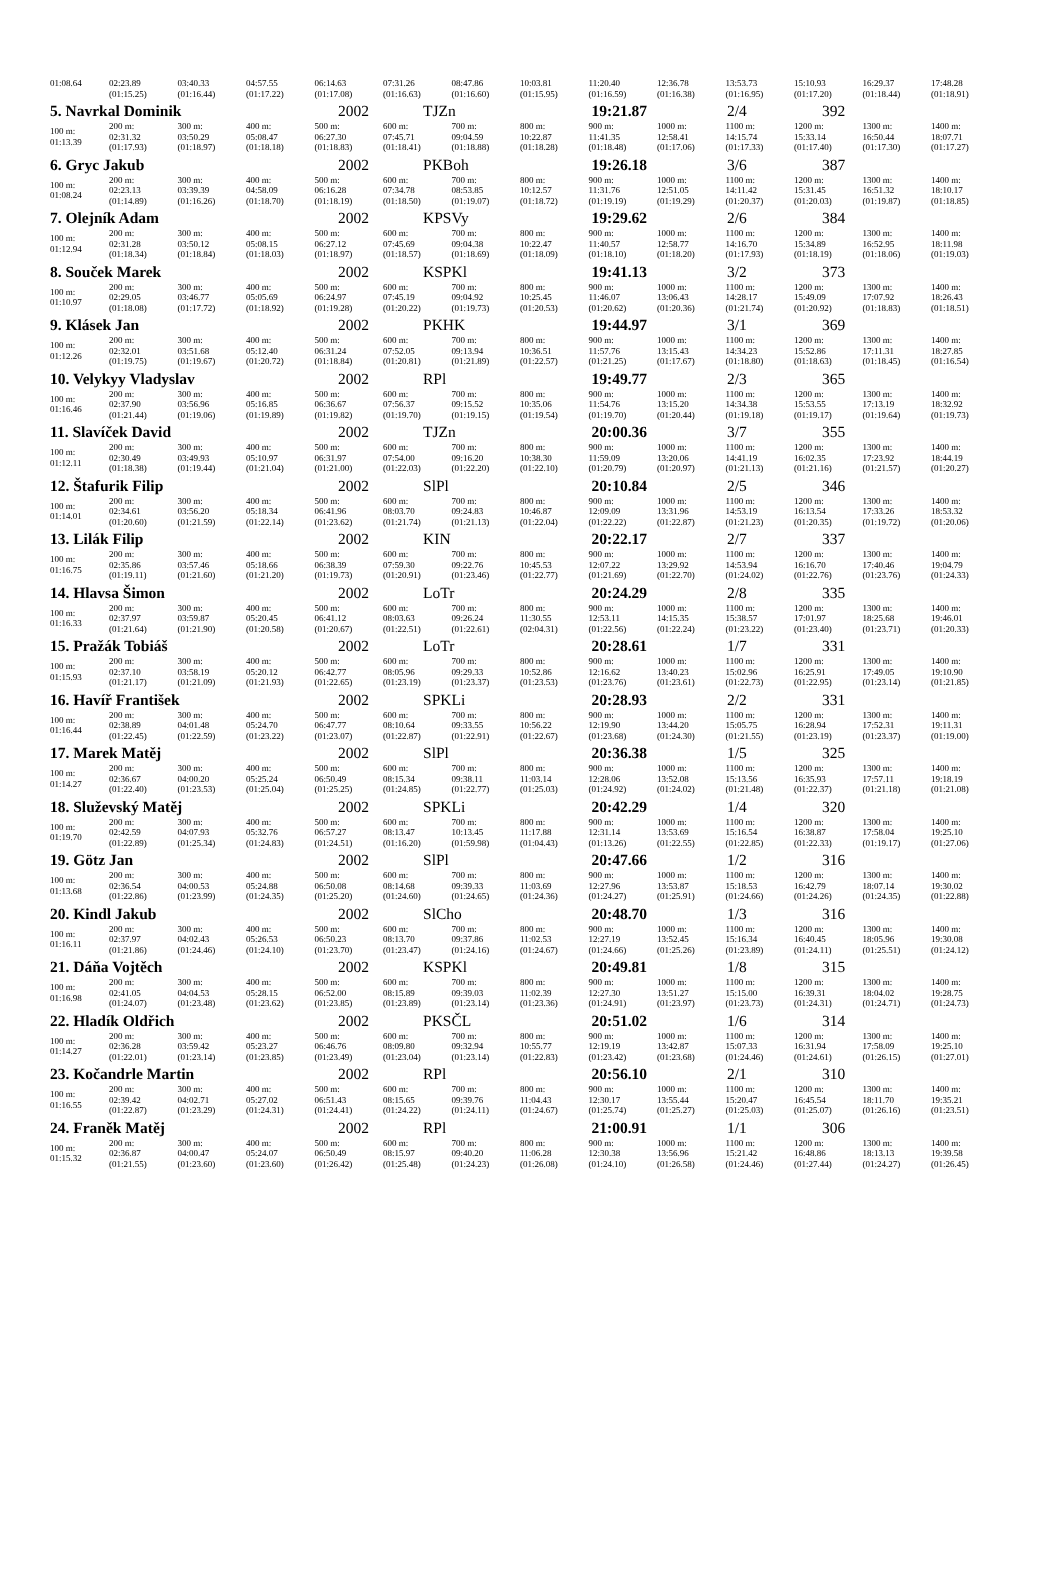| 01:08.64 | 02:23.89 (01:15.25) | 03:40.33 (01:16.44) | 04:57.55 (01:17.22) | 06:14.63 (01:17.08) | 07:31.26 (01:16.63) | 08:47.86 (01:16.60) | 10:03.81 (01:15.95) | 11:20.40 (01:16.59) | 12:36.78 (01:16.38) | 13:53.73 (01:16.95) | 15:10.93 (01:17.20) | 16:29.37 (01:18.44) | 17:48.28 (01:18.91) |
| 5. Navrkal Dominik | | | | 2002 | TJZn | | 19:21.87 | | 2/4 | | 392 | | |
| 100 m: 01:13.39 | 200 m: 02:31.32 (01:17.93) | 300 m: 03:50.29 (01:18.97) | 400 m: 05:08.47 (01:18.18) | 500 m: 06:27.30 (01:18.83) | 600 m: 07:45.71 (01:18.41) | 700 m: 09:04.59 (01:18.88) | 800 m: 10:22.87 (01:18.28) | 900 m: 11:41.35 (01:18.48) | 1000 m: 12:58.41 (01:17.06) | 1100 m: 14:15.74 (01:17.33) | 1200 m: 15:33.14 (01:17.40) | 1300 m: 16:50.44 (01:17.30) | 1400 m: 18:07.71 (01:17.27) |
| 6. Gryc Jakub | | | | 2002 | PKBoh | | 19:26.18 | | 3/6 | | 387 | | |
| 100 m: 01:08.24 | 200 m: 02:23.13 (01:14.89) | 300 m: 03:39.39 (01:16.26) | 400 m: 04:58.09 (01:18.70) | 500 m: 06:16.28 (01:18.19) | 600 m: 07:34.78 (01:18.50) | 700 m: 08:53.85 (01:19.07) | 800 m: 10:12.57 (01:18.72) | 900 m: 11:31.76 (01:19.19) | 1000 m: 12:51.05 (01:19.29) | 1100 m: 14:11.42 (01:20.37) | 1200 m: 15:31.45 (01:20.03) | 1300 m: 16:51.32 (01:19.87) | 1400 m: 18:10.17 (01:18.85) |
| 7. Olejník Adam | | | | 2002 | KPSVy | | 19:29.62 | | 2/6 | | 384 | | |
| 100 m: 01:12.94 | 200 m: 02:31.28 (01:18.34) | 300 m: 03:50.12 (01:18.84) | 400 m: 05:08.15 (01:18.03) | 500 m: 06:27.12 (01:18.97) | 600 m: 07:45.69 (01:18.57) | 700 m: 09:04.38 (01:18.69) | 800 m: 10:22.47 (01:18.09) | 900 m: 11:40.57 (01:18.10) | 1000 m: 12:58.77 (01:18.20) | 1100 m: 14:16.70 (01:17.93) | 1200 m: 15:34.89 (01:18.19) | 1300 m: 16:52.95 (01:18.06) | 1400 m: 18:11.98 (01:19.03) |
| 8. Souček Marek | | | | 2002 | KSPKl | | 19:41.13 | | 3/2 | | 373 | | |
| 100 m: 01:10.97 | 200 m: 02:29.05 (01:18.08) | 300 m: 03:46.77 (01:17.72) | 400 m: 05:05.69 (01:18.92) | 500 m: 06:24.97 (01:19.28) | 600 m: 07:45.19 (01:20.22) | 700 m: 09:04.92 (01:19.73) | 800 m: 10:25.45 (01:20.53) | 900 m: 11:46.07 (01:20.62) | 1000 m: 13:06.43 (01:20.36) | 1100 m: 14:28.17 (01:21.74) | 1200 m: 15:49.09 (01:20.92) | 1300 m: 17:07.92 (01:18.83) | 1400 m: 18:26.43 (01:18.51) |
| 9. Klásek Jan | | | | 2002 | PKHK | | 19:44.97 | | 3/1 | | 369 | | |
| 100 m: 01:12.26 | 200 m: 02:32.01 (01:19.75) | 300 m: 03:51.68 (01:19.67) | 400 m: 05:12.40 (01:20.72) | 500 m: 06:31.24 (01:18.84) | 600 m: 07:52.05 (01:20.81) | 700 m: 09:13.94 (01:21.89) | 800 m: 10:36.51 (01:22.57) | 900 m: 11:57.76 (01:21.25) | 1000 m: 13:15.43 (01:17.67) | 1100 m: 14:34.23 (01:18.80) | 1200 m: 15:52.86 (01:18.63) | 1300 m: 17:11.31 (01:18.45) | 1400 m: 18:27.85 (01:16.54) |
| 10. Velykyy Vladyslav | | | | 2002 | RPl | | 19:49.77 | | 2/3 | | 365 | | |
| 100 m: 01:16.46 | 200 m: 02:37.90 (01:21.44) | 300 m: 03:56.96 (01:19.06) | 400 m: 05:16.85 (01:19.89) | 500 m: 06:36.67 (01:19.82) | 600 m: 07:56.37 (01:19.70) | 700 m: 09:15.52 (01:19.15) | 800 m: 10:35.06 (01:19.54) | 900 m: 11:54.76 (01:19.70) | 1000 m: 13:15.20 (01:20.44) | 1100 m: 14:34.38 (01:19.18) | 1200 m: 15:53.55 (01:19.17) | 1300 m: 17:13.19 (01:19.64) | 1400 m: 18:32.92 (01:19.73) |
| 11. Slavíček David | | | | 2002 | TJZn | | 20:00.36 | | 3/7 | | 355 | | |
| 100 m: 01:12.11 | 200 m: 02:30.49 (01:18.38) | 300 m: 03:49.93 (01:19.44) | 400 m: 05:10.97 (01:21.04) | 500 m: 06:31.97 (01:21.00) | 600 m: 07:54.00 (01:22.03) | 700 m: 09:16.20 (01:22.20) | 800 m: 10:38.30 (01:22.10) | 900 m: 11:59.09 (01:20.79) | 1000 m: 13:20.06 (01:20.97) | 1100 m: 14:41.19 (01:21.13) | 1200 m: 16:02.35 (01:21.16) | 1300 m: 17:23.92 (01:21.57) | 1400 m: 18:44.19 (01:20.27) |
| 12. Štafurik Filip | | | | 2002 | SlPl | | 20:10.84 | | 2/5 | | 346 | | |
| 100 m: 01:14.01 | 200 m: 02:34.61 (01:20.60) | 300 m: 03:56.20 (01:21.59) | 400 m: 05:18.34 (01:22.14) | 500 m: 06:41.96 (01:23.62) | 600 m: 08:03.70 (01:21.74) | 700 m: 09:24.83 (01:21.13) | 800 m: 10:46.87 (01:22.04) | 900 m: 12:09.09 (01:22.22) | 1000 m: 13:31.96 (01:22.87) | 1100 m: 14:53.19 (01:21.23) | 1200 m: 16:13.54 (01:20.35) | 1300 m: 17:33.26 (01:19.72) | 1400 m: 18:53.32 (01:20.06) |
| 13. Lilák Filip | | | | 2002 | KIN | | 20:22.17 | | 2/7 | | 337 | | |
| 100 m: 01:16.75 | 200 m: 02:35.86 (01:19.11) | 300 m: 03:57.46 (01:21.60) | 400 m: 05:18.66 (01:21.20) | 500 m: 06:38.39 (01:19.73) | 600 m: 07:59.30 (01:20.91) | 700 m: 09:22.76 (01:23.46) | 800 m: 10:45.53 (01:22.77) | 900 m: 12:07.22 (01:21.69) | 1000 m: 13:29.92 (01:22.70) | 1100 m: 14:53.94 (01:24.02) | 1200 m: 16:16.70 (01:22.76) | 1300 m: 17:40.46 (01:23.76) | 1400 m: 19:04.79 (01:24.33) |
| 14. Hlavsa Šimon | | | | 2002 | LoTr | | 20:24.29 | | 2/8 | | 335 | | |
| 100 m: 01:16.33 | 200 m: 02:37.97 (01:21.64) | 300 m: 03:59.87 (01:21.90) | 400 m: 05:20.45 (01:20.58) | 500 m: 06:41.12 (01:20.67) | 600 m: 08:03.63 (01:22.51) | 700 m: 09:26.24 (01:22.61) | 800 m: 11:30.55 (02:04.31) | 900 m: 12:53.11 (01:22.56) | 1000 m: 14:15.35 (01:22.24) | 1100 m: 15:38.57 (01:23.22) | 1200 m: 17:01.97 (01:23.40) | 1300 m: 18:25.68 (01:23.71) | 1400 m: 19:46.01 (01:20.33) |
| 15. Pražák Tobiáš | | | | 2002 | LoTr | | 20:28.61 | | 1/7 | | 331 | | |
| 100 m: 01:15.93 | 200 m: 02:37.10 (01:21.17) | 300 m: 03:58.19 (01:21.09) | 400 m: 05:20.12 (01:21.93) | 500 m: 06:42.77 (01:22.65) | 600 m: 08:05.96 (01:23.19) | 700 m: 09:29.33 (01:23.37) | 800 m: 10:52.86 (01:23.53) | 900 m: 12:16.62 (01:23.76) | 1000 m: 13:40.23 (01:23.61) | 1100 m: 15:02.96 (01:22.73) | 1200 m: 16:25.91 (01:22.95) | 1300 m: 17:49.05 (01:23.14) | 1400 m: 19:10.90 (01:21.85) |
| 16. Havíř František | | | | 2002 | SPKLi | | 20:28.93 | | 2/2 | | 331 | | |
| 100 m: 01:16.44 | 200 m: 02:38.89 (01:22.45) | 300 m: 04:01.48 (01:22.59) | 400 m: 05:24.70 (01:23.22) | 500 m: 06:47.77 (01:23.07) | 600 m: 08:10.64 (01:22.87) | 700 m: 09:33.55 (01:22.91) | 800 m: 10:56.22 (01:22.67) | 900 m: 12:19.90 (01:23.68) | 1000 m: 13:44.20 (01:24.30) | 1100 m: 15:05.75 (01:21.55) | 1200 m: 16:28.94 (01:23.19) | 1300 m: 17:52.31 (01:23.37) | 1400 m: 19:11.31 (01:19.00) |
| 17. Marek Matěj | | | | 2002 | SlPl | | 20:36.38 | | 1/5 | | 325 | | |
| 100 m: 01:14.27 | 200 m: 02:36.67 (01:22.40) | 300 m: 04:00.20 (01:23.53) | 400 m: 05:25.24 (01:25.04) | 500 m: 06:50.49 (01:25.25) | 600 m: 08:15.34 (01:24.85) | 700 m: 09:38.11 (01:22.77) | 800 m: 11:03.14 (01:25.03) | 900 m: 12:28.06 (01:24.92) | 1000 m: 13:52.08 (01:24.02) | 1100 m: 15:13.56 (01:21.48) | 1200 m: 16:35.93 (01:22.37) | 1300 m: 17:57.11 (01:21.18) | 1400 m: 19:18.19 (01:21.08) |
| 18. Služevský Matěj | | | | 2002 | SPKLi | | 20:42.29 | | 1/4 | | 320 | | |
| 100 m: 01:19.70 | 200 m: 02:42.59 (01:22.89) | 300 m: 04:07.93 (01:25.34) | 400 m: 05:32.76 (01:24.83) | 500 m: 06:57.27 (01:24.51) | 600 m: 08:13.47 (01:16.20) | 700 m: 10:13.45 (01:59.98) | 800 m: 11:17.88 (01:04.43) | 900 m: 12:31.14 (01:13.26) | 1000 m: 13:53.69 (01:22.55) | 1100 m: 15:16.54 (01:22.85) | 1200 m: 16:38.87 (01:22.33) | 1300 m: 17:58.04 (01:19.17) | 1400 m: 19:25.10 (01:27.06) |
| 19. Götz Jan | | | | 2002 | SlPl | | 20:47.66 | | 1/2 | | 316 | | |
| 100 m: 01:13.68 | 200 m: 02:36.54 (01:22.86) | 300 m: 04:00.53 (01:23.99) | 400 m: 05:24.88 (01:24.35) | 500 m: 06:50.08 (01:25.20) | 600 m: 08:14.68 (01:24.60) | 700 m: 09:39.33 (01:24.65) | 800 m: 11:03.69 (01:24.36) | 900 m: 12:27.96 (01:24.27) | 1000 m: 13:53.87 (01:25.91) | 1100 m: 15:18.53 (01:24.66) | 1200 m: 16:42.79 (01:24.26) | 1300 m: 18:07.14 (01:24.35) | 1400 m: 19:30.02 (01:22.88) |
| 20. Kindl Jakub | | | | 2002 | SlCho | | 20:48.70 | | 1/3 | | 316 | | |
| 100 m: 01:16.11 | 200 m: 02:37.97 (01:21.86) | 300 m: 04:02.43 (01:24.46) | 400 m: 05:26.53 (01:24.10) | 500 m: 06:50.23 (01:23.70) | 600 m: 08:13.70 (01:23.47) | 700 m: 09:37.86 (01:24.16) | 800 m: 11:02.53 (01:24.67) | 900 m: 12:27.19 (01:24.66) | 1000 m: 13:52.45 (01:25.26) | 1100 m: 15:16.34 (01:23.89) | 1200 m: 16:40.45 (01:24.11) | 1300 m: 18:05.96 (01:25.51) | 1400 m: 19:30.08 (01:24.12) |
| 21. Dáňa Vojtěch | | | | 2002 | KSPKl | | 20:49.81 | | 1/8 | | 315 | | |
| 100 m: 01:16.98 | 200 m: 02:41.05 (01:24.07) | 300 m: 04:04.53 (01:23.48) | 400 m: 05:28.15 (01:23.62) | 500 m: 06:52.00 (01:23.85) | 600 m: 08:15.89 (01:23.89) | 700 m: 09:39.03 (01:23.14) | 800 m: 11:02.39 (01:23.36) | 900 m: 12:27.30 (01:24.91) | 1000 m: 13:51.27 (01:23.97) | 1100 m: 15:15.00 (01:23.73) | 1200 m: 16:39.31 (01:24.31) | 1300 m: 18:04.02 (01:24.71) | 1400 m: 19:28.75 (01:24.73) |
| 22. Hladík Oldřich | | | | 2002 | PKSČL | | 20:51.02 | | 1/6 | | 314 | | |
| 100 m: 01:14.27 | 200 m: 02:36.28 (01:22.01) | 300 m: 03:59.42 (01:23.14) | 400 m: 05:23.27 (01:23.85) | 500 m: 06:46.76 (01:23.49) | 600 m: 08:09.80 (01:23.04) | 700 m: 09:32.94 (01:23.14) | 800 m: 10:55.77 (01:22.83) | 900 m: 12:19.19 (01:23.42) | 1000 m: 13:42.87 (01:23.68) | 1100 m: 15:07.33 (01:24.46) | 1200 m: 16:31.94 (01:24.61) | 1300 m: 17:58.09 (01:26.15) | 1400 m: 19:25.10 (01:27.01) |
| 23. Kočandrle Martin | | | | 2002 | RPl | | 20:56.10 | | 2/1 | | 310 | | |
| 100 m: 01:16.55 | 200 m: 02:39.42 (01:22.87) | 300 m: 04:02.71 (01:23.29) | 400 m: 05:27.02 (01:24.31) | 500 m: 06:51.43 (01:24.41) | 600 m: 08:15.65 (01:24.22) | 700 m: 09:39.76 (01:24.11) | 800 m: 11:04.43 (01:24.67) | 900 m: 12:30.17 (01:25.74) | 1000 m: 13:55.44 (01:25.27) | 1100 m: 15:20.47 (01:25.03) | 1200 m: 16:45.54 (01:25.07) | 1300 m: 18:11.70 (01:26.16) | 1400 m: 19:35.21 (01:23.51) |
| 24. Franěk Matěj | | | | 2002 | RPl | | 21:00.91 | | 1/1 | | 306 | | |
| 100 m: 01:15.32 | 200 m: 02:36.87 (01:21.55) | 300 m: 04:00.47 (01:23.60) | 400 m: 05:24.07 (01:23.60) | 500 m: 06:50.49 (01:26.42) | 600 m: 08:15.97 (01:25.48) | 700 m: 09:40.20 (01:24.23) | 800 m: 11:06.28 (01:26.08) | 900 m: 12:30.38 (01:24.10) | 1000 m: 13:56.96 (01:26.58) | 1100 m: 15:21.42 (01:24.46) | 1200 m: 16:48.86 (01:27.44) | 1300 m: 18:13.13 (01:24.27) | 1400 m: 19:39.58 (01:26.45) |